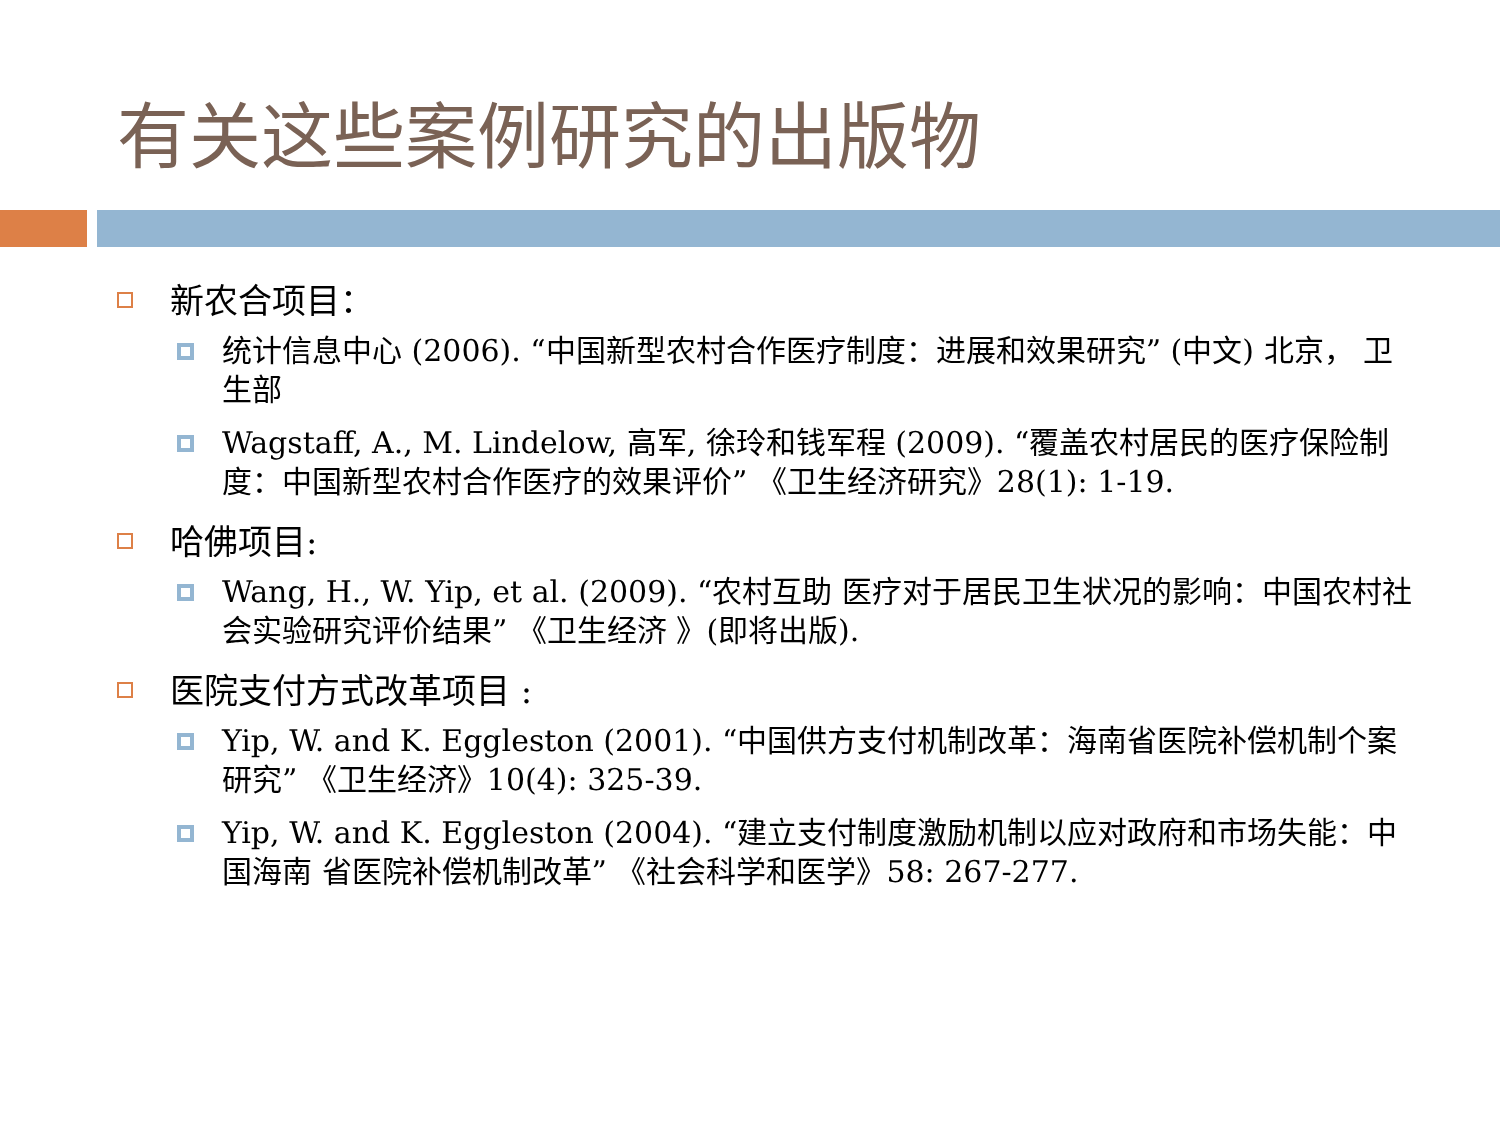有关这些案例研究的出版物
新农合项目：
统计信息中心 (2006). “中国新型农村合作医疗制度：进展和效果研究” (中文) 北京， 卫生部
Wagstaff, A., M. Lindelow, 高军, 徐玲和钱军程 (2009). “覆盖农村居民的医疗保险制度：中国新型农村合作医疗的效果评价” 《卫生经济研究》28(1): 1-19.
哈佛项目:
Wang, H., W. Yip, et al. (2009). “农村互助 医疗对于居民卫生状况的影响：中国农村社会实验研究评价结果” 《卫生经济 》(即将出版).
医院支付方式改革项目 :
Yip, W. and K. Eggleston (2001). “中国供方支付机制改革：海南省医院补偿机制个案研究” 《卫生经济》10(4): 325-39.
Yip, W. and K. Eggleston (2004). “建立支付制度激励机制以应对政府和市场失能：中国海南 省医院补偿机制改革” 《社会科学和医学》58: 267-277.